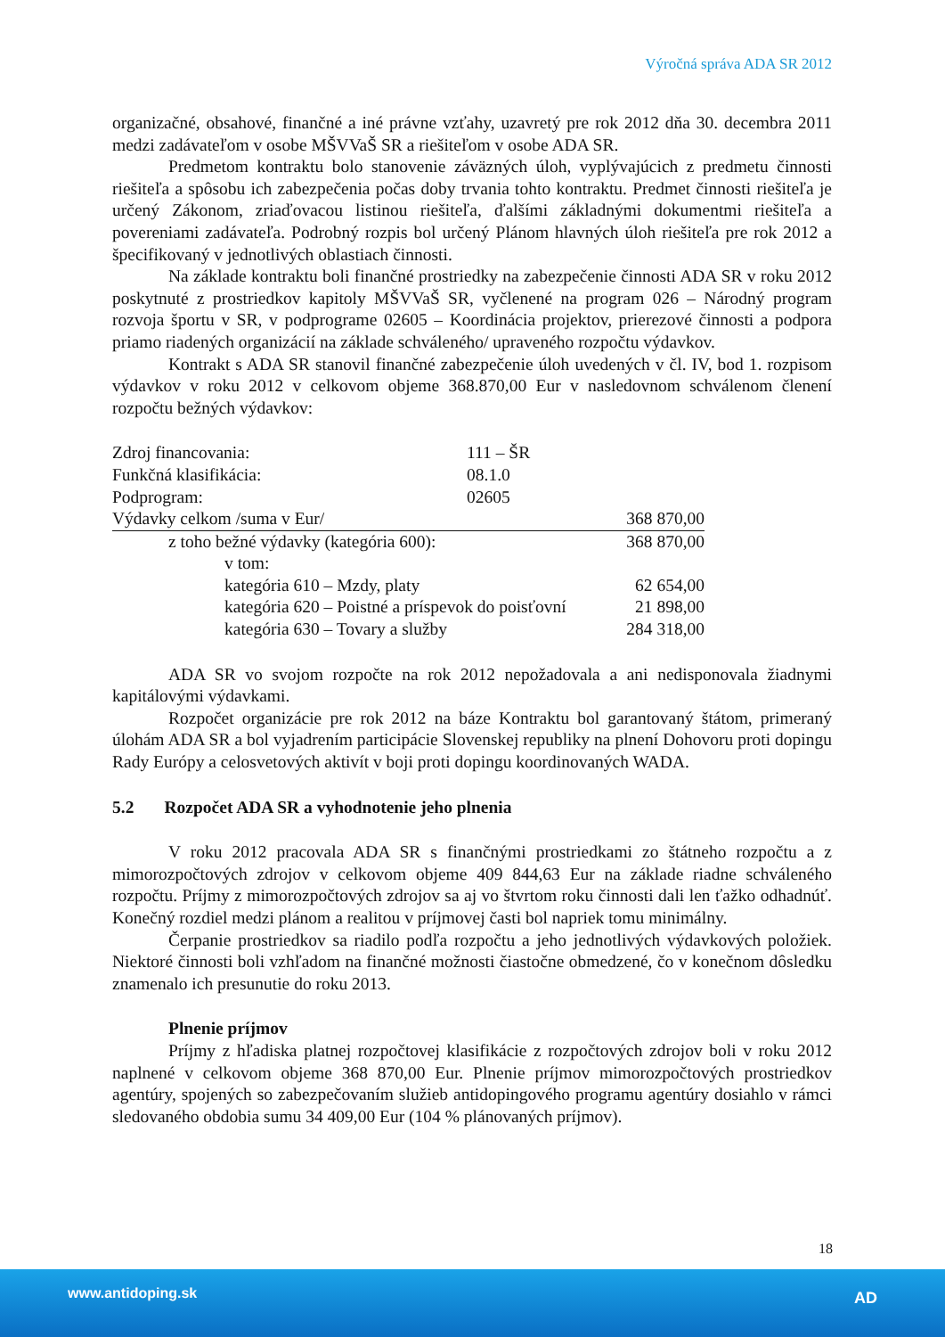Výročná správa ADA SR 2012
organizačné, obsahové, finančné a iné právne vzťahy, uzavretý pre rok 2012 dňa 30. decembra 2011 medzi zadávateľom v osobe MŠVVaŠ SR a riešiteľom v osobe ADA SR.
Predmetom kontraktu bolo stanovenie záväzných úloh, vyplývajúcich z predmetu činnosti riešiteľa a spôsobu ich zabezpečenia počas doby trvania tohto kontraktu. Predmet činnosti riešiteľa je určený Zákonom, zriaďovacou listinou riešiteľa, ďalšími základnými dokumentmi riešiteľa a povereniami zadávateľa. Podrobný rozpis bol určený Plánom hlavných úloh riešiteľa pre rok 2012 a špecifikovaný v jednotlivých oblastiach činnosti.
Na základe kontraktu boli finančné prostriedky na zabezpečenie činnosti ADA SR v roku 2012 poskytnuté z prostriedkov kapitoly MŠVVaŠ SR, vyčlenené na program 026 – Národný program rozvoja športu v SR, v podprograme 02605 – Koordinácia projektov, prierezové činnosti a podpora priamo riadených organizácií na základe schváleného/ upraveného rozpočtu výdavkov.
Kontrakt s ADA SR stanovil finančné zabezpečenie úloh uvedených v čl. IV, bod 1. rozpisom výdavkov v roku 2012 v celkovom objeme 368.870,00 Eur v nasledovnom schválenom členení rozpočtu bežných výdavkov:
| Zdroj financovania: | 111 – ŠR | |
| Funkčná klasifikácia: | 08.1.0 | |
| Podprogram: | 02605 | |
| Výdavky celkom /suma v Eur/ | | 368 870,00 |
| z toho bežné výdavky (kategória 600): | | 368 870,00 |
| v tom: | | |
| kategória 610 – Mzdy, platy | | 62 654,00 |
| kategória 620 – Poistné a príspevok do poisťovní | | 21 898,00 |
| kategória 630 – Tovary a služby | | 284 318,00 |
ADA SR vo svojom rozpočte na rok 2012 nepožadovala a ani nedisponovala žiadnymi kapitálovými výdavkami.
Rozpočet organizácie pre rok 2012 na báze Kontraktu bol garantovaný štátom, primeraný úlohám ADA SR a bol vyjadrením participácie Slovenskej republiky na plnení Dohovoru proti dopingu Rady Európy a celosvetových aktivít v boji proti dopingu koordinovaných WADA.
5.2 Rozpočet ADA SR a vyhodnotenie jeho plnenia
V roku 2012 pracovala ADA SR s finančnými prostriedkami zo štátneho rozpočtu a z mimorozpočtových zdrojov v celkovom objeme 409 844,63 Eur na základe riadne schváleného rozpočtu. Príjmy z mimorozpočtových zdrojov sa aj vo štvrtom roku činnosti dali len ťažko odhadnúť. Konečný rozdiel medzi plánom a realitou v príjmovej časti bol napriek tomu minimálny.
Čerpanie prostriedkov sa riadilo podľa rozpočtu a jeho jednotlivých výdavkových položiek. Niektoré činnosti boli vzhľadom na finančné možnosti čiastočne obmedzené, čo v konečnom dôsledku znamenalo ich presunutie do roku 2013.
Plnenie príjmov
Príjmy z hľadiska platnej rozpočtovej klasifikácie z rozpočtových zdrojov boli v roku 2012 naplnené v celkovom objeme 368 870,00 Eur. Plnenie príjmov mimorozpočtových prostriedkov agentúry, spojených so zabezpečovaním služieb antidopingového programu agentúry dosiahlo v rámci sledovaného obdobia sumu 34 409,00 Eur (104 % plánovaných príjmov).
18
www.antidoping.sk AD